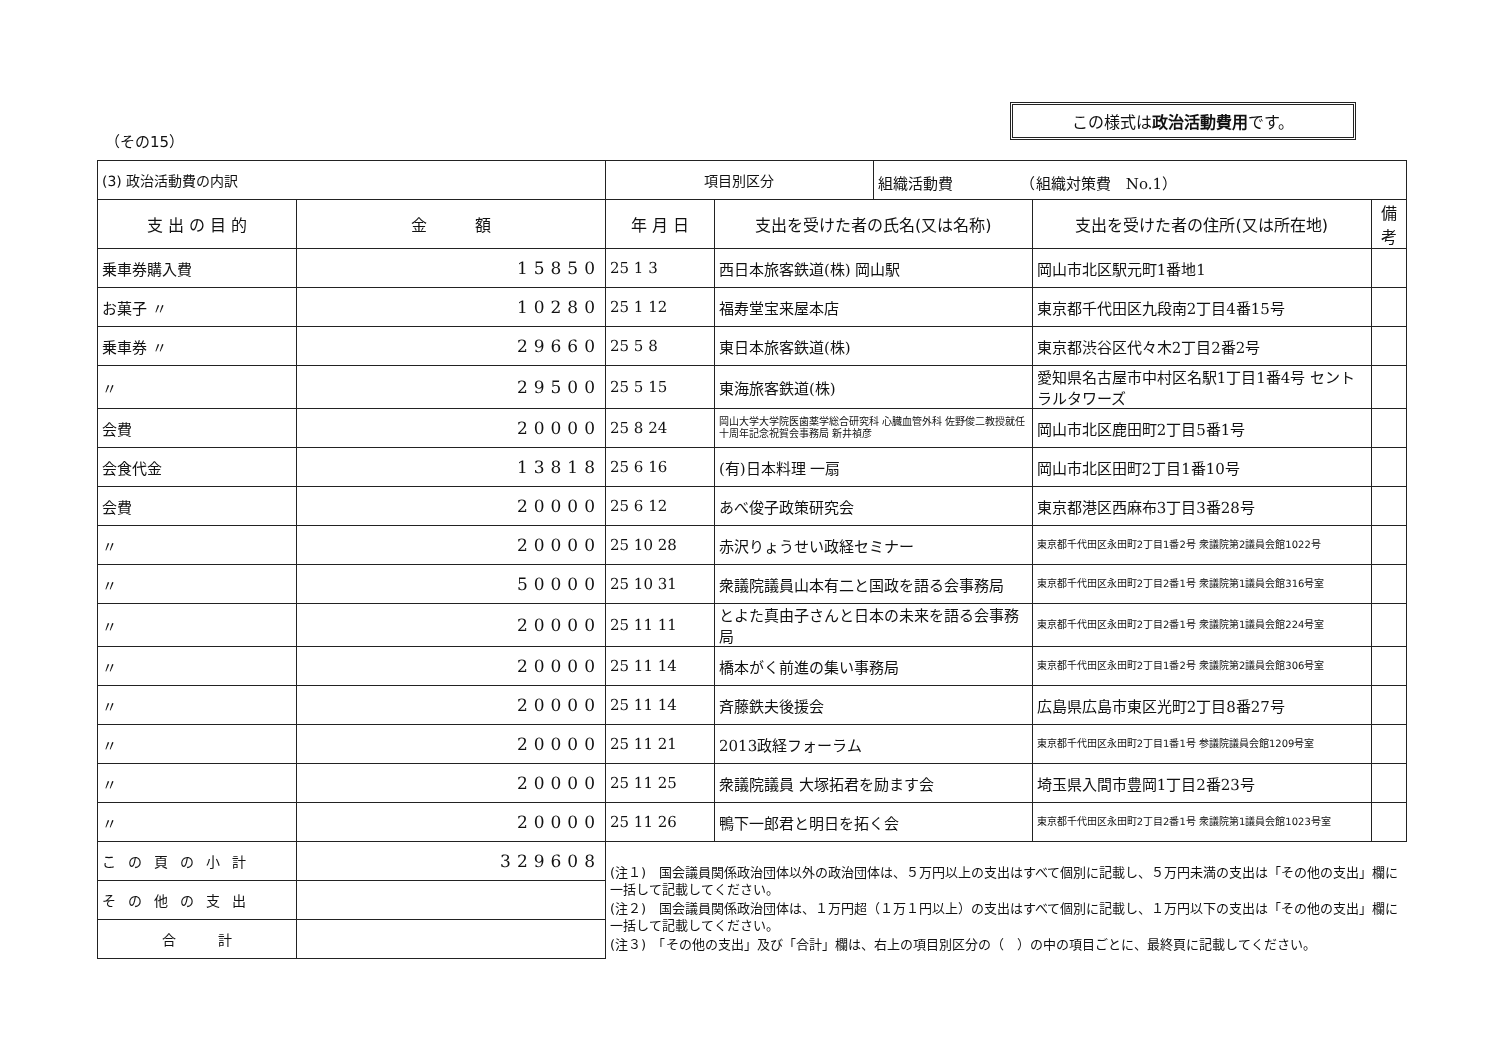この様式は政治活動費用です。
（その15）
| (3) 政治活動費の内訳 | | 項目別区分 | | 組織活動費 （組織対策費 No.1） | | |
| 支 出 の 目 的 | 金 額 | 年 月 日 | 支出を受けた者の氏名(又は名称) | | 支出を受けた者の住所(又は所在地) | 備考 |
| 乗車券購入費 | 15850 | 25 1 3 | 西日本旅客鉄道(株) 岡山駅 | | 岡山市北区駅元町1番地1 | |
| お菓子 〃 | 10280 | 25 1 12 | 福寿堂宝来屋本店 | | 東京都千代田区九段南2丁目4番15号 | |
| 乗車券 〃 | 29660 | 25 5 8 | 東日本旅客鉄道(株) | | 東京都渋谷区代々木2丁目2番2号 | |
| 〃 | 29500 | 25 5 15 | 東海旅客鉄道(株) | | 愛知県名古屋市中村区名駅1丁目1番4号 セントラルタワーズ | |
| 会費 | 20000 | 25 8 24 | 岡山大学大学院医歯薬学総合研究科 心臓血管外科 佐野俊二教授就任十周年記念祝賀会事務局 新井禎彦 | | 岡山市北区鹿田町2丁目5番1号 | |
| 会食代金 | 13818 | 25 6 16 | (有)日本料理 一扇 | | 岡山市北区田町2丁目1番10号 | |
| 会費 | 20000 | 25 6 12 | あべ俊子政策研究会 | | 東京都港区西麻布3丁目3番28号 | |
| 〃 | 20000 | 25 10 28 | 赤沢りょうせい政経セミナー | | 東京都千代田区永田町2丁目1番2号 衆議院第2議員会館1022号 | |
| 〃 | 50000 | 25 10 31 | 衆議院議員山本有二と国政を語る会事務局 | | 東京都千代田区永田町2丁目2番1号 衆議院第1議員会館316号室 | |
| 〃 | 20000 | 25 11 11 | とよた真由子さんと日本の未来を語る会事務局 | | 東京都千代田区永田町2丁目2番1号 衆議院第1議員会館224号室 | |
| 〃 | 20000 | 25 11 14 | 橋本がく前進の集い事務局 | | 東京都千代田区永田町2丁目1番2号 衆議院第2議員会館306号室 | |
| 〃 | 20000 | 25 11 14 | 斉藤鉄夫後援会 | | 広島県広島市東区光町2丁目8番27号 | |
| 〃 | 20000 | 25 11 21 | 2013政経フォーラム | | 東京都千代田区永田町2丁目1番1号 参議院議員会館1209号室 | |
| 〃 | 20000 | 25 11 25 | 衆議院議員 大塚拓君を励ます会 | | 埼玉県入間市豊岡1丁目2番23号 | |
| 〃 | 20000 | 25 11 26 | 鴨下一郎君と明日を拓く会 | | 東京都千代田区永田町2丁目2番1号 衆議院第1議員会館1023号室 | |
| この頁の小計 | 329608 | | | | | |
| その他の支出 | | | | | | |
| 合 計 | | | | | | |
(注１)　国会議員関係政治団体以外の政治団体は、５万円以上の支出はすべて個別に記載し、５万円未満の支出は「その他の支出」欄に一括して記載してください。
(注２)　国会議員関係政治団体は、１万円超（１万１円以上）の支出はすべて個別に記載し、１万円以下の支出は「その他の支出」欄に一括して記載してください。
(注３)　「その他の支出」及び「合計」欄は、右上の項目別区分の（　）の中の項目ごとに、最終頁に記載してください。